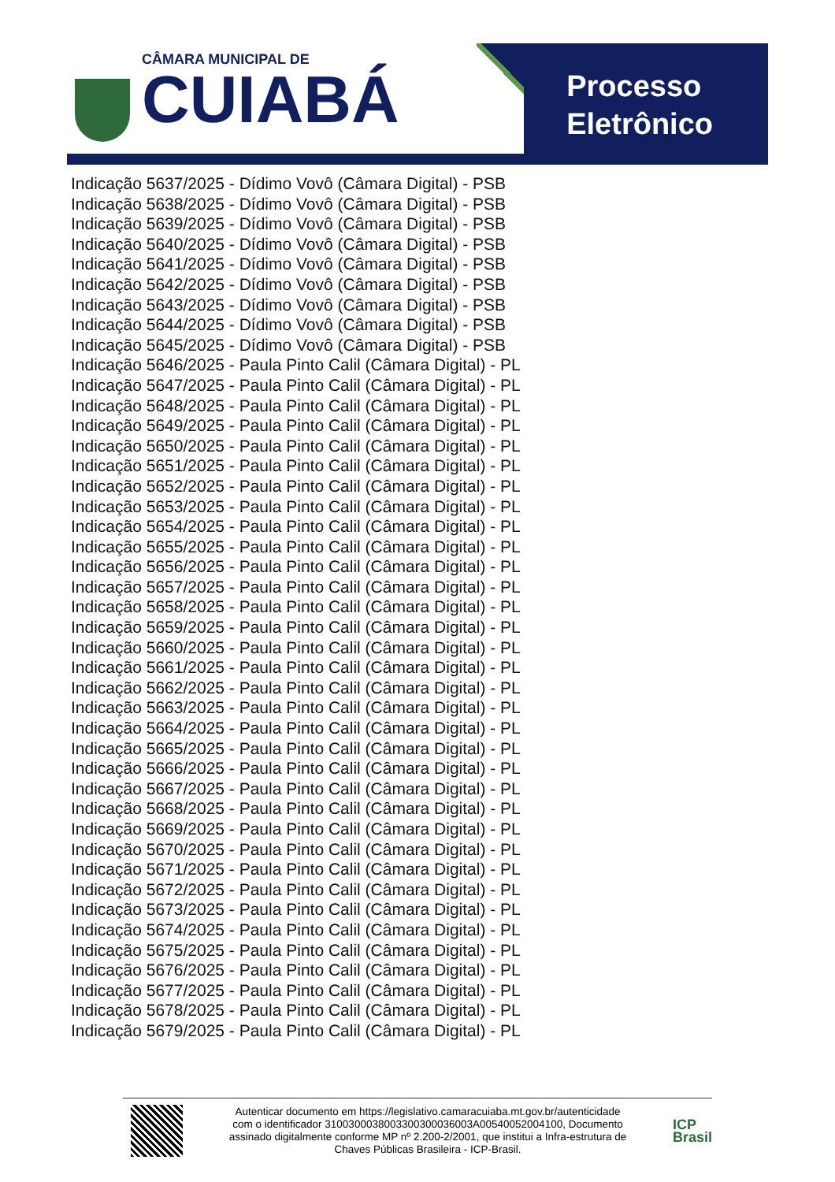CÂMARA MUNICIPAL DE
CUIABÁ
Processo
Eletrônico
Indicação 5637/2025 - Dídimo Vovô (Câmara Digital) - PSB
Indicação 5638/2025 - Dídimo Vovô (Câmara Digital) - PSB
Indicação 5639/2025 - Dídimo Vovô (Câmara Digital) - PSB
Indicação 5640/2025 - Dídimo Vovô (Câmara Digital) - PSB
Indicação 5641/2025 - Dídimo Vovô (Câmara Digital) - PSB
Indicação 5642/2025 - Dídimo Vovô (Câmara Digital) - PSB
Indicação 5643/2025 - Dídimo Vovô (Câmara Digital) - PSB
Indicação 5644/2025 - Dídimo Vovô (Câmara Digital) - PSB
Indicação 5645/2025 - Dídimo Vovô (Câmara Digital) - PSB
Indicação 5646/2025 - Paula Pinto Calil (Câmara Digital) - PL
Indicação 5647/2025 - Paula Pinto Calil (Câmara Digital) - PL
Indicação 5648/2025 - Paula Pinto Calil (Câmara Digital) - PL
Indicação 5649/2025 - Paula Pinto Calil (Câmara Digital) - PL
Indicação 5650/2025 - Paula Pinto Calil (Câmara Digital) - PL
Indicação 5651/2025 - Paula Pinto Calil (Câmara Digital) - PL
Indicação 5652/2025 - Paula Pinto Calil (Câmara Digital) - PL
Indicação 5653/2025 - Paula Pinto Calil (Câmara Digital) - PL
Indicação 5654/2025 - Paula Pinto Calil (Câmara Digital) - PL
Indicação 5655/2025 - Paula Pinto Calil (Câmara Digital) - PL
Indicação 5656/2025 - Paula Pinto Calil (Câmara Digital) - PL
Indicação 5657/2025 - Paula Pinto Calil (Câmara Digital) - PL
Indicação 5658/2025 - Paula Pinto Calil (Câmara Digital) - PL
Indicação 5659/2025 - Paula Pinto Calil (Câmara Digital) - PL
Indicação 5660/2025 - Paula Pinto Calil (Câmara Digital) - PL
Indicação 5661/2025 - Paula Pinto Calil (Câmara Digital) - PL
Indicação 5662/2025 - Paula Pinto Calil (Câmara Digital) - PL
Indicação 5663/2025 - Paula Pinto Calil (Câmara Digital) - PL
Indicação 5664/2025 - Paula Pinto Calil (Câmara Digital) - PL
Indicação 5665/2025 - Paula Pinto Calil (Câmara Digital) - PL
Indicação 5666/2025 - Paula Pinto Calil (Câmara Digital) - PL
Indicação 5667/2025 - Paula Pinto Calil (Câmara Digital) - PL
Indicação 5668/2025 - Paula Pinto Calil (Câmara Digital) - PL
Indicação 5669/2025 - Paula Pinto Calil (Câmara Digital) - PL
Indicação 5670/2025 - Paula Pinto Calil (Câmara Digital) - PL
Indicação 5671/2025 - Paula Pinto Calil (Câmara Digital) - PL
Indicação 5672/2025 - Paula Pinto Calil (Câmara Digital) - PL
Indicação 5673/2025 - Paula Pinto Calil (Câmara Digital) - PL
Indicação 5674/2025 - Paula Pinto Calil (Câmara Digital) - PL
Indicação 5675/2025 - Paula Pinto Calil (Câmara Digital) - PL
Indicação 5676/2025 - Paula Pinto Calil (Câmara Digital) - PL
Indicação 5677/2025 - Paula Pinto Calil (Câmara Digital) - PL
Indicação 5678/2025 - Paula Pinto Calil (Câmara Digital) - PL
Indicação 5679/2025 - Paula Pinto Calil (Câmara Digital) - PL
Autenticar documento em https://legislativo.camaracuiaba.mt.gov.br/autenticidade
com o identificador 3100300038003300300036003A00540052004100, Documento
assinado digitalmente conforme MP nº 2.200-2/2001, que institui a Infra-estrutura de
Chaves Públicas Brasileira - ICP-Brasil.
ICP
Brasil